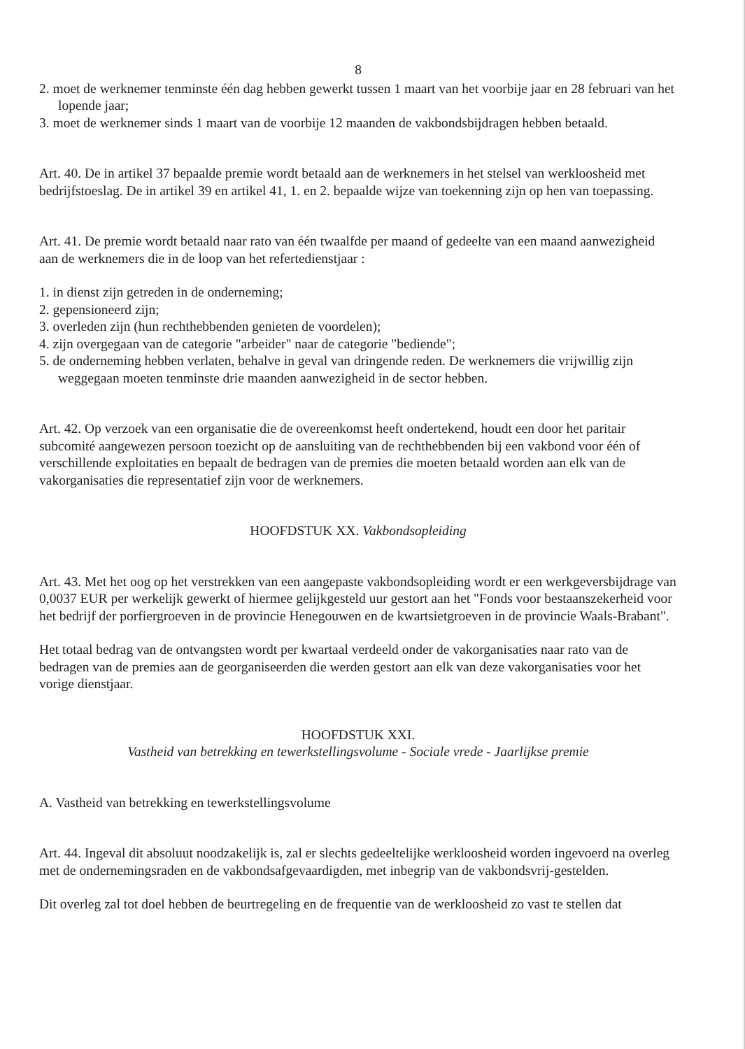8
2. moet de werknemer tenminste één dag hebben gewerkt tussen 1 maart van het voorbije jaar en 28 februari van het lopende jaar;
3. moet de werknemer sinds 1 maart van de voorbije 12 maanden de vakbondsbijdragen hebben betaald.
Art. 40. De in artikel 37 bepaalde premie wordt betaald aan de werknemers in het stelsel van werkloosheid met bedrijfstoeslag. De in artikel 39 en artikel 41, 1. en 2. bepaalde wijze van toekenning zijn op hen van toepassing.
Art. 41. De premie wordt betaald naar rato van één twaalfde per maand of gedeelte van een maand aanwezigheid aan de werknemers die in de loop van het refertedienstjaar :
1. in dienst zijn getreden in de onderneming;
2. gepensioneerd zijn;
3. overleden zijn (hun rechthebbenden genieten de voordelen);
4. zijn overgegaan van de categorie "arbeider" naar de categorie "bediende";
5. de onderneming hebben verlaten, behalve in geval van dringende reden. De werknemers die vrijwillig zijn weggegaan moeten tenminste drie maanden aanwezigheid in de sector hebben.
Art. 42. Op verzoek van een organisatie die de overeenkomst heeft ondertekend, houdt een door het paritair subcomité aangewezen persoon toezicht op de aansluiting van de rechthebbenden bij een vakbond voor één of verschillende exploitaties en bepaalt de bedragen van de premies die moeten betaald worden aan elk van de vakorganisaties die representatief zijn voor de werknemers.
HOOFDSTUK XX. Vakbondsopleiding
Art. 43. Met het oog op het verstrekken van een aangepaste vakbondsopleiding wordt er een werkgeversbijdrage van 0,0037 EUR per werkelijk gewerkt of hiermee gelijkgesteld uur gestort aan het "Fonds voor bestaanszekerheid voor het bedrijf der porfiergroeven in de provincie Henegouwen en de kwartsietgroeven in de provincie Waals-Brabant".
Het totaal bedrag van de ontvangsten wordt per kwartaal verdeeld onder de vakorganisaties naar rato van de bedragen van de premies aan de georganiseerden die werden gestort aan elk van deze vakorganisaties voor het vorige dienstjaar.
HOOFDSTUK XXI.
Vastheid van betrekking en tewerkstellingsvolume - Sociale vrede - Jaarlijkse premie
A. Vastheid van betrekking en tewerkstellingsvolume
Art. 44. Ingeval dit absoluut noodzakelijk is, zal er slechts gedeeltelijke werkloosheid worden ingevoerd na overleg met de ondernemingsraden en de vakbondsafgevaardigden, met inbegrip van de vakbondsvrij-gestelden.
Dit overleg zal tot doel hebben de beurtregeling en de frequentie van de werkloosheid zo vast te stellen dat